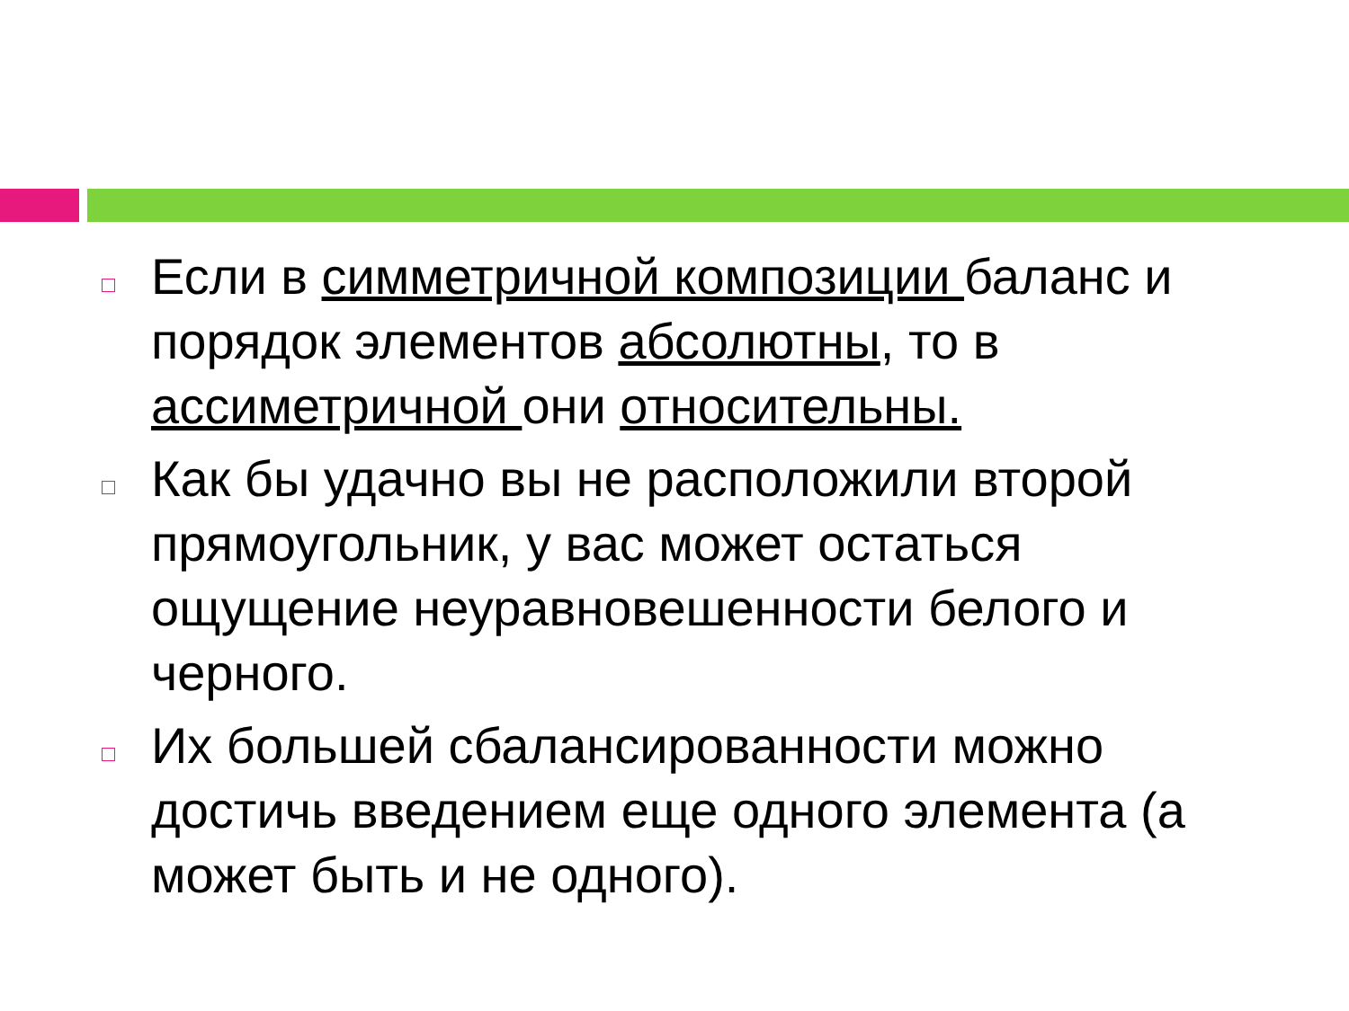Если в симметричной композиции баланс и порядок элементов абсолютны, то в ассиметричной они относительны.
Как бы удачно вы не расположили второй прямоугольник, у вас может остаться ощущение неуравновешенности белого и черного.
Их большей сбалансированности можно достичь введением еще одного элемента (а может быть и не одного).